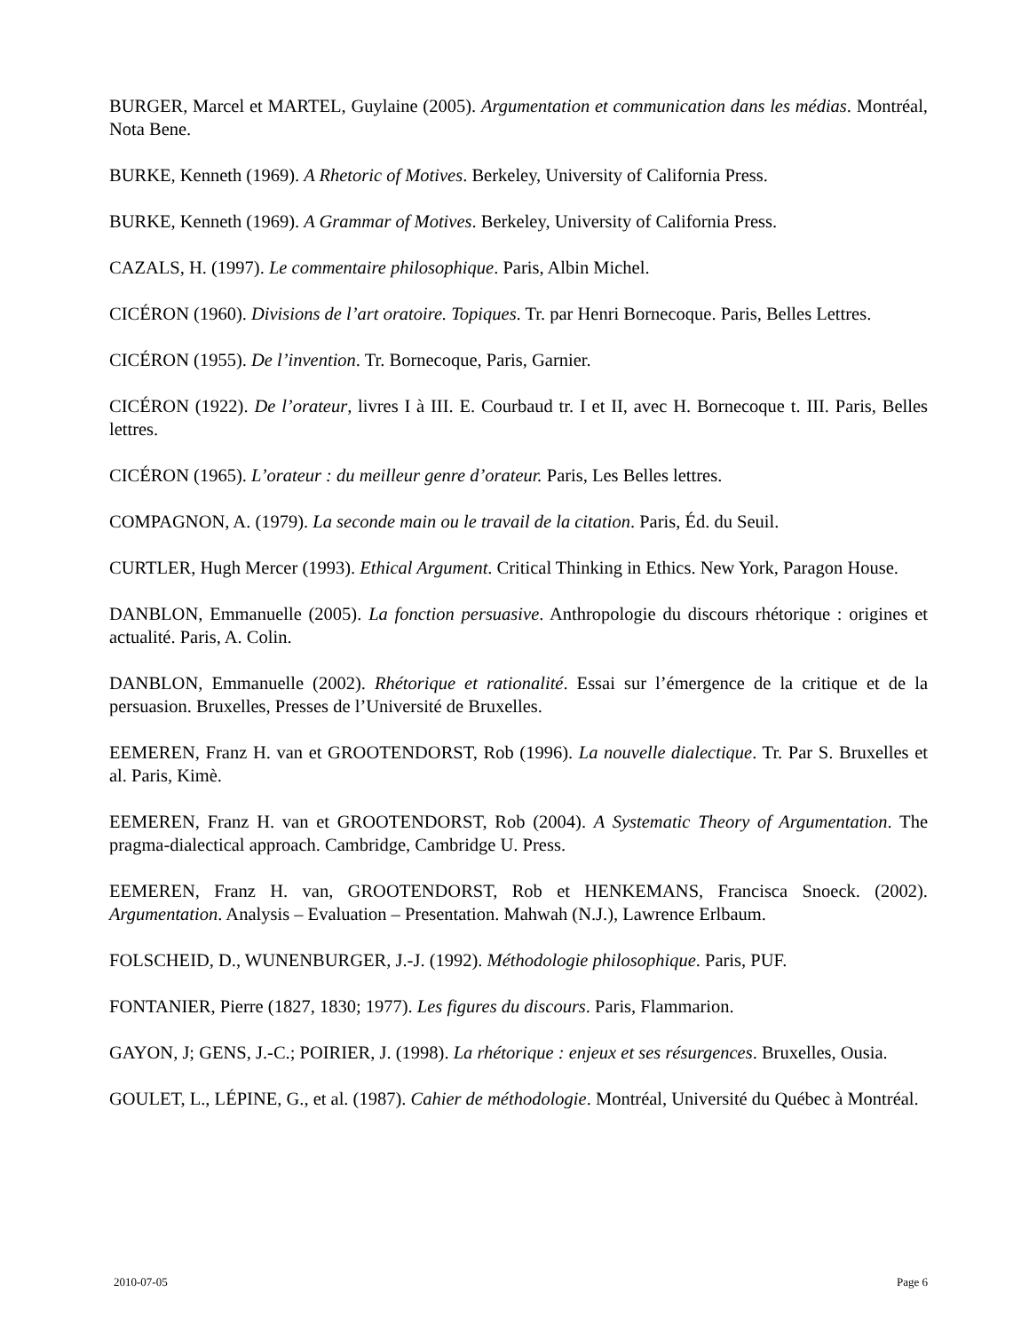BURGER, Marcel et MARTEL, Guylaine (2005). Argumentation et communication dans les médias. Montréal, Nota Bene.
BURKE, Kenneth (1969). A Rhetoric of Motives. Berkeley, University of California Press.
BURKE, Kenneth (1969). A Grammar of Motives. Berkeley, University of California Press.
CAZALS, H. (1997). Le commentaire philosophique. Paris, Albin Michel.
CICÉRON (1960). Divisions de l’art oratoire. Topiques. Tr. par Henri Bornecoque. Paris, Belles Lettres.
CICÉRON (1955). De l’invention. Tr. Bornecoque, Paris, Garnier.
CICÉRON (1922). De l’orateur, livres I à III. E. Courbaud tr. I et II, avec H. Bornecoque t. III. Paris, Belles lettres.
CICÉRON (1965). L’orateur : du meilleur genre d’orateur. Paris, Les Belles lettres.
COMPAGNON, A. (1979). La seconde main ou le travail de la citation. Paris, Éd. du Seuil.
CURTLER, Hugh Mercer (1993). Ethical Argument. Critical Thinking in Ethics. New York, Paragon House.
DANBLON, Emmanuelle (2005). La fonction persuasive. Anthropologie du discours rhétorique : origines et actualité. Paris, A. Colin.
DANBLON, Emmanuelle (2002). Rhétorique et rationalité. Essai sur l’émergence de la critique et de la persuasion. Bruxelles, Presses de l’Université de Bruxelles.
EEMEREN, Franz H. van et GROOTENDORST, Rob (1996). La nouvelle dialectique. Tr. Par S. Bruxelles et al. Paris, Kimè.
EEMEREN, Franz H. van et GROOTENDORST, Rob (2004). A Systematic Theory of Argumentation. The pragma-dialectical approach. Cambridge, Cambridge U. Press.
EEMEREN, Franz H. van, GROOTENDORST, Rob et HENKEMANS, Francisca Snoeck. (2002). Argumentation. Analysis – Evaluation – Presentation. Mahwah (N.J.), Lawrence Erlbaum.
FOLSCHEID, D., WUNENBURGER, J.-J. (1992). Méthodologie philosophique. Paris, PUF.
FONTANIER, Pierre (1827, 1830; 1977). Les figures du discours. Paris, Flammarion.
GAYON, J; GENS, J.-C.; POIRIER, J. (1998). La rhétorique : enjeux et ses résurgences. Bruxelles, Ousia.
GOULET, L., LÉPINE, G., et al. (1987). Cahier de méthodologie. Montréal, Université du Québec à Montréal.
2010-07-05 Page 6